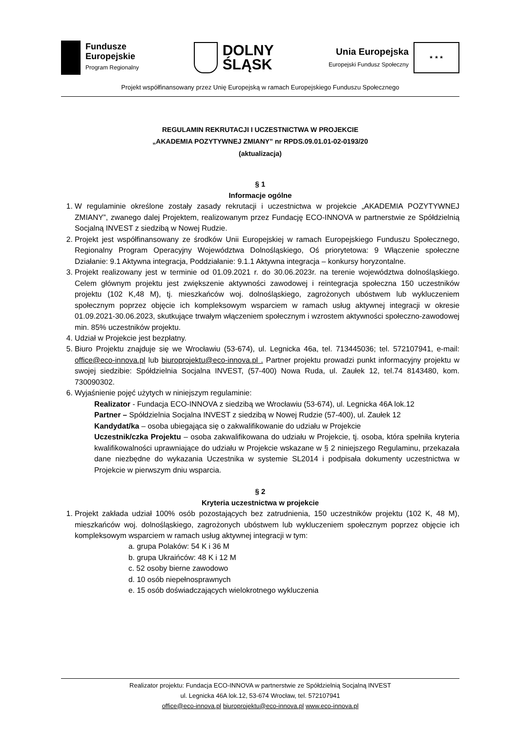Fundusze
Europejskie
Program Regionalny
DOLNY
ŚLĄSK
Unia Europejska
Europejski Fundusz Społeczny
★ ★ ★
Projekt współfinansowany przez Unię Europejską w ramach Europejskiego Funduszu Społecznego
REGULAMIN REKRUTACJI I UCZESTNICTWA W PROJEKCIE
„AKADEMIA POZYTYWNEJ ZMIANY” nr RPDS.09.01.01-02-0193/20
(aktualizacja)
§ 1
Informacje ogólne
1. W regulaminie określone zostały zasady rekrutacji i uczestnictwa w projekcie „AKADEMIA POZYTYWNEJ ZMIANY”, zwanego dalej Projektem, realizowanym przez Fundację ECO-INNOVA w partnerstwie ze Spółdzielnią Socjalną INVEST z siedzibą w Nowej Rudzie.
2. Projekt jest współfinansowany ze środków Unii Europejskiej w ramach Europejskiego Funduszu Społecznego, Regionalny Program Operacyjny Województwa Dolnośląskiego, Oś priorytetowa: 9 Włączenie społeczne Działanie: 9.1 Aktywna integracja, Poddziałanie: 9.1.1 Aktywna integracja – konkursy horyzontalne.
3. Projekt realizowany jest w terminie od 01.09.2021 r. do 30.06.2023r. na terenie województwa dolnośląskiego. Celem głównym projektu jest zwiększenie aktywności zawodowej i reintegracja społeczna 150 uczestników projektu (102 K,48 M), tj. mieszkańców woj. dolnośląskiego, zagrożonych ubóstwem lub wykluczeniem społecznym poprzez objęcie ich kompleksowym wsparciem w ramach usług aktywnej integracji w okresie 01.09.2021-30.06.2023, skutkujące trwałym włączeniem społecznym i wzrostem aktywności społeczno-zawodowej min. 85% uczestników projektu.
4. Udział w Projekcie jest bezpłatny.
5. Biuro Projektu znajduje się we Wrocławiu (53-674), ul. Legnicka 46a, tel. 713445036; tel. 572107941, e-mail: office@eco-innova.pl lub biuroprojektu@eco-innova.pl . Partner projektu prowadzi punkt informacyjny projektu w swojej siedzibie: Spółdzielnia Socjalna INVEST, (57-400) Nowa Ruda, ul. Zaułek 12, tel.74 8143480, kom. 730090302.
6. Wyjaśnienie pojęć użytych w niniejszym regulaminie:
Realizator - Fundacja ECO-INNOVA z siedzibą we Wrocławiu (53-674), ul. Legnicka 46A lok.12
Partner – Spółdzielnia Socjalna INVEST z siedzibą w Nowej Rudzie (57-400), ul. Zaułek 12
Kandydat/ka – osoba ubiegająca się o zakwalifikowanie do udziału w Projekcie
Uczestnik/czka Projektu – osoba zakwalifikowana do udziału w Projekcie, tj. osoba, która spełniła kryteria kwalifikowalności uprawniające do udziału w Projekcie wskazane w § 2 niniejszego Regulaminu, przekazała dane niezbędne do wykazania Uczestnika w systemie SL2014 i podpisała dokumenty uczestnictwa w Projekcie w pierwszym dniu wsparcia.
§ 2
Kryteria uczestnictwa w projekcie
1. Projekt zakłada udział 100% osób pozostających bez zatrudnienia, 150 uczestników projektu (102 K, 48 M), mieszkańców woj. dolnośląskiego, zagrożonych ubóstwem lub wykluczeniem społecznym poprzez objęcie ich kompleksowym wsparciem w ramach usług aktywnej integracji w tym:
a. grupa Polaków: 54 K i 36 M
b. grupa Ukraińców: 48 K i 12 M
c. 52 osoby bierne zawodowo
d. 10 osób niepełnosprawnych
e. 15 osób doświadczających wielokrotnego wykluczenia
Realizator projektu: Fundacja ECO-INNOVA w partnerstwie ze Spółdzielnią Socjalną INVEST
ul. Legnicka 46A lok.12, 53-674 Wrocław, tel. 572107941
office@eco-innova.pl biuroprojektu@eco-innova.pl www.eco-innova.pl